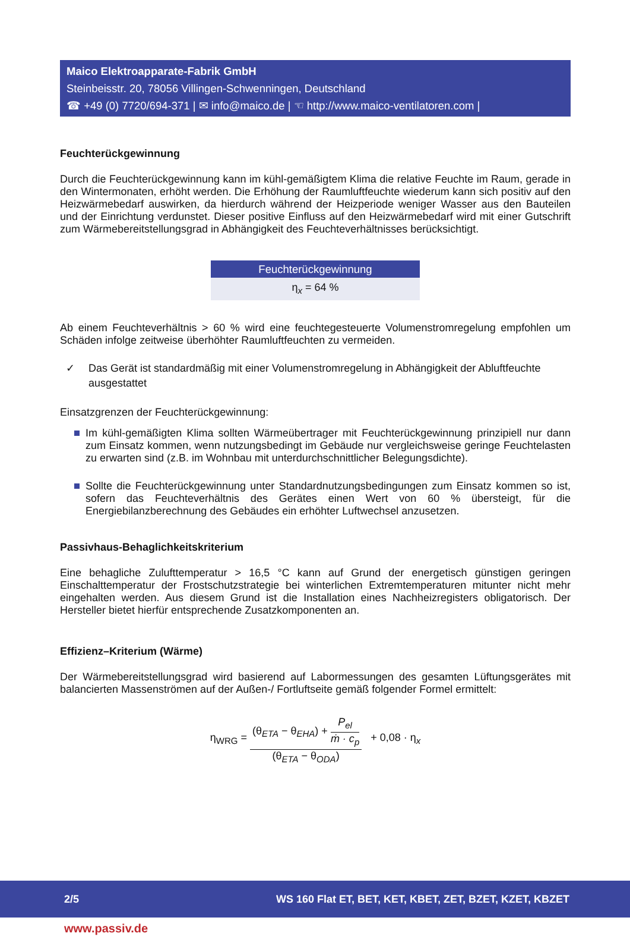Maico Elektroapparate-Fabrik GmbH
Steinbeisstr. 20, 78056 Villingen-Schwenningen, Deutschland
☎ +49 (0) 7720/694-371 | ✉ info@maico.de | ☜ http://www.maico-ventilatoren.com |
Feuchterückgewinnung
Durch die Feuchterückgewinnung kann im kühl-gemäßigtem Klima die relative Feuchte im Raum, gerade in den Wintermonaten, erhöht werden. Die Erhöhung der Raumluftfeuchte wiederum kann sich positiv auf den Heizwärmebedarf auswirken, da hierdurch während der Heizperiode weniger Wasser aus den Bauteilen und der Einrichtung verdunstet. Dieser positive Einfluss auf den Heizwärmebedarf wird mit einer Gutschrift zum Wärmebereitstellungsgrad in Abhängigkeit des Feuchteverhältnisses berücksichtigt.
| Feuchterückgewinnung |
| --- |
| η<sub>x</sub> = 64 % |
Ab einem Feuchteverhältnis > 60 % wird eine feuchtegesteuerte Volumenstromregelung empfohlen um Schäden infolge zeitweise überhöhter Raumluftfeuchten zu vermeiden.
✓ Das Gerät ist standardmäßig mit einer Volumenstromregelung in Abhängigkeit der Abluftfeuchte ausgestattet
Einsatzgrenzen der Feuchterückgewinnung:
Im kühl-gemäßigten Klima sollten Wärmeübertrager mit Feuchterückgewinnung prinzipiell nur dann zum Einsatz kommen, wenn nutzungsbedingt im Gebäude nur vergleichsweise geringe Feuchtelasten zu erwarten sind (z.B. im Wohnbau mit unterdurchschnittlicher Belegungsdichte).
Sollte die Feuchterückgewinnung unter Standardnutzungsbedingungen zum Einsatz kommen so ist, sofern das Feuchteverhältnis des Gerätes einen Wert von 60 % übersteigt, für die Energiebilanzberechnung des Gebäudes ein erhöhter Luftwechsel anzusetzen.
Passivhaus-Behaglichkeitskriterium
Eine behagliche Zulufttemperatur > 16,5 °C kann auf Grund der energetisch günstigen geringen Einschalttemperatur der Frostschutzstrategie bei winterlichen Extremtemperaturen mitunter nicht mehr eingehalten werden. Aus diesem Grund ist die Installation eines Nachheizregisters obligatorisch. Der Hersteller bietet hierfür entsprechende Zusatzkomponenten an.
Effizienz–Kriterium (Wärme)
Der Wärmebereitstellungsgrad wird basierend auf Labormessungen des gesamten Lüftungsgerätes mit balancierten Massenströmen auf der Außen-/ Fortluftseite gemäß folgender Formel ermittelt:
η<sub>WRG</sub> =
(θ<sub>ETA</sub> − θ<sub>EHA</sub>) +
P<sub>el</sub>
ṁ · c<sub>p</sub>
(θ<sub>ETA</sub> − θ<sub>ODA</sub>)
+ 0,08 · η<sub>x</sub>
2/5 WS 160 Flat ET, BET, KET, KBET, ZET, BZET, KZET, KBZET
www.passiv.de